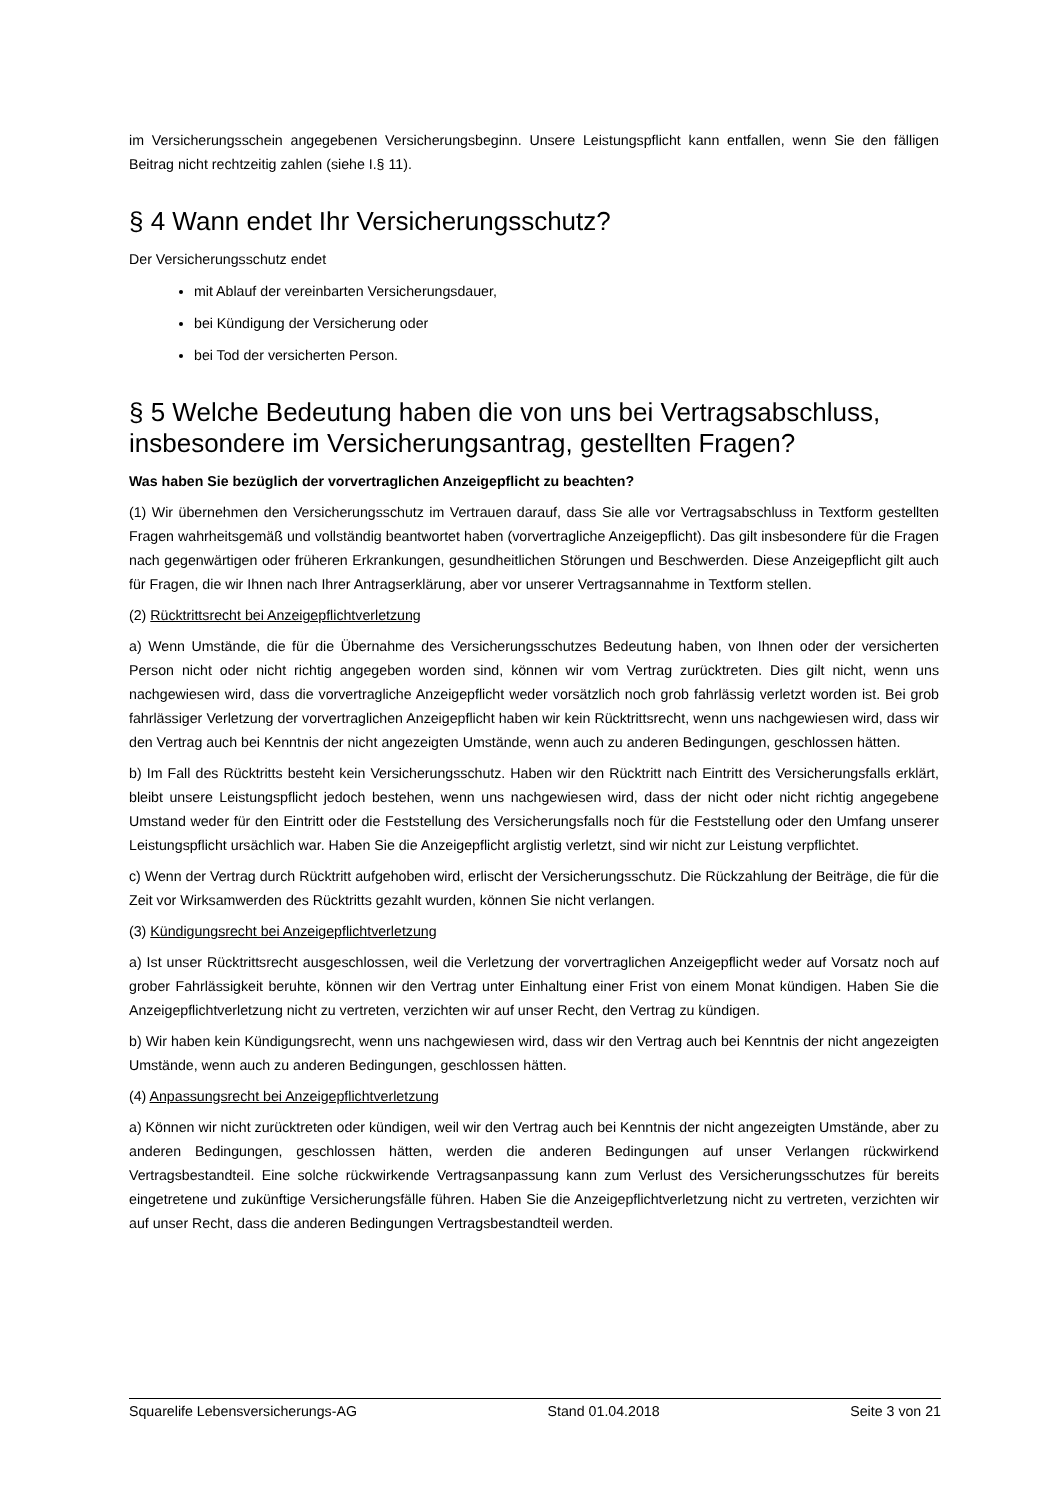im Versicherungsschein angegebenen Versicherungsbeginn. Unsere Leistungspflicht kann entfallen, wenn Sie den fälligen Beitrag nicht rechtzeitig zahlen (siehe I.§ 11).
§ 4 Wann endet Ihr Versicherungsschutz?
Der Versicherungsschutz endet
mit Ablauf der vereinbarten Versicherungsdauer,
bei Kündigung der Versicherung oder
bei Tod der versicherten Person.
§ 5 Welche Bedeutung haben die von uns bei Vertragsabschluss, insbesondere im Versicherungsantrag, gestellten Fragen?
Was haben Sie bezüglich der vorvertraglichen Anzeigepflicht zu beachten?
(1) Wir übernehmen den Versicherungsschutz im Vertrauen darauf, dass Sie alle vor Vertragsabschluss in Textform gestellten Fragen wahrheitsgemäß und vollständig beantwortet haben (vorvertragliche Anzeigepflicht). Das gilt insbesondere für die Fragen nach gegenwärtigen oder früheren Erkrankungen, gesundheitlichen Störungen und Beschwerden. Diese Anzeigepflicht gilt auch für Fragen, die wir Ihnen nach Ihrer Antragserklärung, aber vor unserer Vertragsannahme in Textform stellen.
(2) Rücktrittsrecht bei Anzeigepflichtverletzung
a) Wenn Umstände, die für die Übernahme des Versicherungsschutzes Bedeutung haben, von Ihnen oder der versicherten Person nicht oder nicht richtig angegeben worden sind, können wir vom Vertrag zurücktreten. Dies gilt nicht, wenn uns nachgewiesen wird, dass die vorvertragliche Anzeigepflicht weder vorsätzlich noch grob fahrlässig verletzt worden ist. Bei grob fahrlässiger Verletzung der vorvertraglichen Anzeigepflicht haben wir kein Rücktrittsrecht, wenn uns nachgewiesen wird, dass wir den Vertrag auch bei Kenntnis der nicht angezeigten Umstände, wenn auch zu anderen Bedingungen, geschlossen hätten.
b) Im Fall des Rücktritts besteht kein Versicherungsschutz. Haben wir den Rücktritt nach Eintritt des Versicherungsfalls erklärt, bleibt unsere Leistungspflicht jedoch bestehen, wenn uns nachgewiesen wird, dass der nicht oder nicht richtig angegebene Umstand weder für den Eintritt oder die Feststellung des Versicherungsfalls noch für die Feststellung oder den Umfang unserer Leistungspflicht ursächlich war. Haben Sie die Anzeigepflicht arglistig verletzt, sind wir nicht zur Leistung verpflichtet.
c) Wenn der Vertrag durch Rücktritt aufgehoben wird, erlischt der Versicherungsschutz. Die Rückzahlung der Beiträge, die für die Zeit vor Wirksamwerden des Rücktritts gezahlt wurden, können Sie nicht verlangen.
(3) Kündigungsrecht bei Anzeigepflichtverletzung
a) Ist unser Rücktrittsrecht ausgeschlossen, weil die Verletzung der vorvertraglichen Anzeigepflicht weder auf Vorsatz noch auf grober Fahrlässigkeit beruhte, können wir den Vertrag unter Einhaltung einer Frist von einem Monat kündigen. Haben Sie die Anzeigepflichtverletzung nicht zu vertreten, verzichten wir auf unser Recht, den Vertrag zu kündigen.
b) Wir haben kein Kündigungsrecht, wenn uns nachgewiesen wird, dass wir den Vertrag auch bei Kenntnis der nicht angezeigten Umstände, wenn auch zu anderen Bedingungen, geschlossen hätten.
(4) Anpassungsrecht bei Anzeigepflichtverletzung
a) Können wir nicht zurücktreten oder kündigen, weil wir den Vertrag auch bei Kenntnis der nicht angezeigten Umstände, aber zu anderen Bedingungen, geschlossen hätten, werden die anderen Bedingungen auf unser Verlangen rückwirkend Vertragsbestandteil. Eine solche rückwirkende Vertragsanpassung kann zum Verlust des Versicherungsschutzes für bereits eingetretene und zukünftige Versicherungsfälle führen. Haben Sie die Anzeigepflichtverletzung nicht zu vertreten, verzichten wir auf unser Recht, dass die anderen Bedingungen Vertragsbestandteil werden.
Squarelife Lebensversicherungs-AG Stand 01.04.2018 Seite 3 von 21